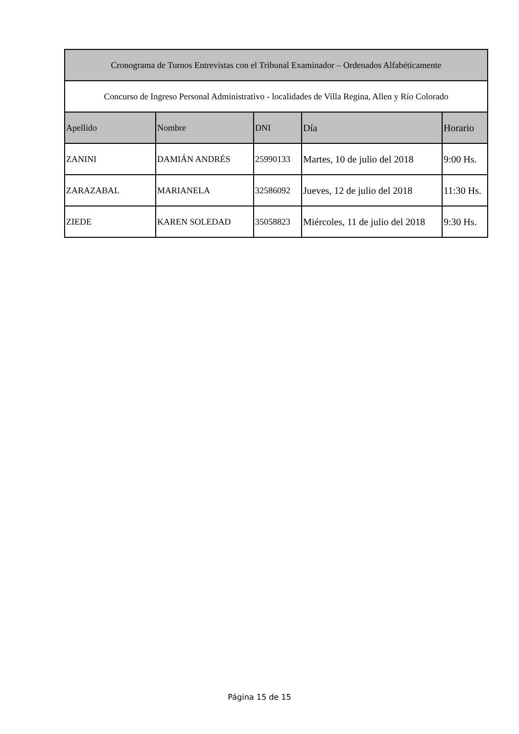| Cronograma de Turnos Entrevistas con el Tribunal Examinador – Ordenados Alfabéticamente | | | | |
| --- | --- | --- | --- | --- |
| Concurso de Ingreso Personal Administrativo - localidades de Villa Regina, Allen y Río Colorado | | | | |
| Apellido | Nombre | DNI | Día | Horario |
| ZANINI | DAMIÁN ANDRÉS | 25990133 | Martes, 10 de julio del 2018 | 9:00 Hs. |
| ZARAZABAL | MARIANELA | 32586092 | Jueves, 12 de julio del 2018 | 11:30 Hs. |
| ZIEDE | KAREN SOLEDAD | 35058823 | Miércoles, 11 de julio del 2018 | 9:30 Hs. |
Página 15 de 15